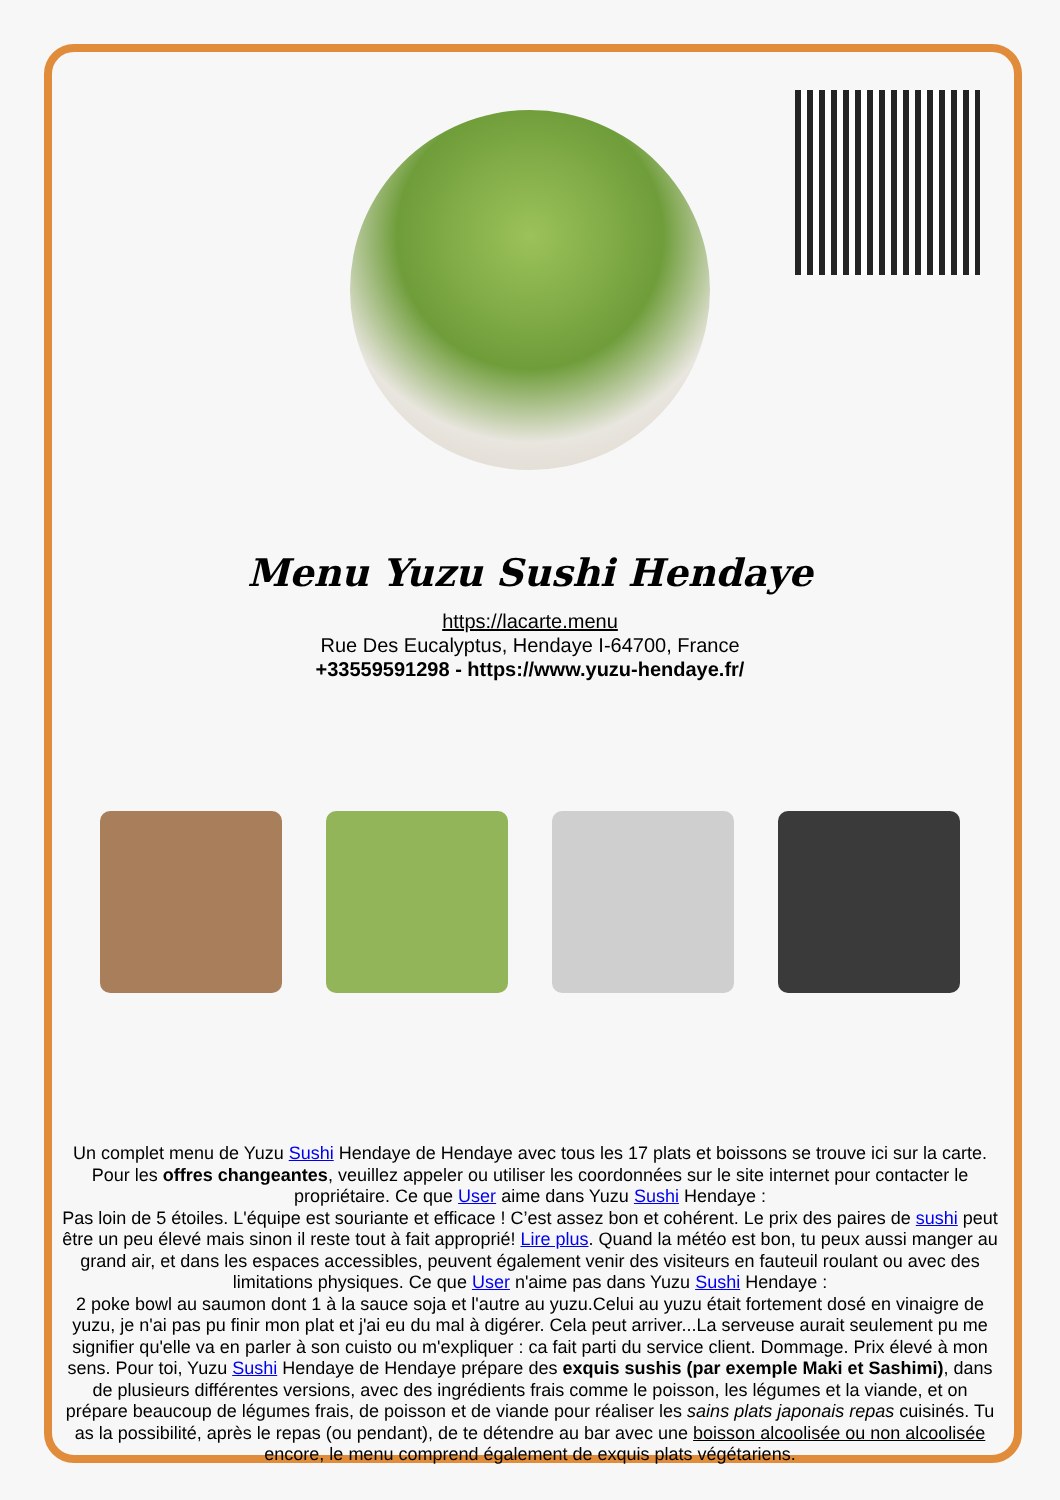Menu Yuzu Sushi Hendaye
https://lacarte.menu
Rue Des Eucalyptus, Hendaye I-64700, France
+33559591298 - https://www.yuzu-hendaye.fr/
Un complet menu de Yuzu Sushi Hendaye de Hendaye avec tous les 17 plats et boissons se trouve ici sur la carte. Pour les offres changeantes, veuillez appeler ou utiliser les coordonnées sur le site internet pour contacter le propriétaire. Ce que User aime dans Yuzu Sushi Hendaye :
Pas loin de 5 étoiles. L'équipe est souriante et efficace ! C’est assez bon et cohérent. Le prix des paires de sushi peut être un peu élevé mais sinon il reste tout à fait approprié! Lire plus. Quand la météo est bon, tu peux aussi manger au grand air, et dans les espaces accessibles, peuvent également venir des visiteurs en fauteuil roulant ou avec des limitations physiques. Ce que User n'aime pas dans Yuzu Sushi Hendaye :
2 poke bowl au saumon dont 1 à la sauce soja et l'autre au yuzu.Celui au yuzu était fortement dosé en vinaigre de yuzu, je n'ai pas pu finir mon plat et j'ai eu du mal à digérer. Cela peut arriver...La serveuse aurait seulement pu me signifier qu'elle va en parler à son cuisto ou m'expliquer : ca fait parti du service client. Dommage. Prix élevé à mon sens. Pour toi, Yuzu Sushi Hendaye de Hendaye prépare des exquis sushis (par exemple Maki et Sashimi), dans de plusieurs différentes versions, avec des ingrédients frais comme le poisson, les légumes et la viande, et on prépare beaucoup de légumes frais, de poisson et de viande pour réaliser les sains plats japonais repas cuisinés. Tu as la possibilité, après le repas (ou pendant), de te détendre au bar avec une boisson alcoolisée ou non alcoolisée encore, le menu comprend également de exquis plats végétariens.